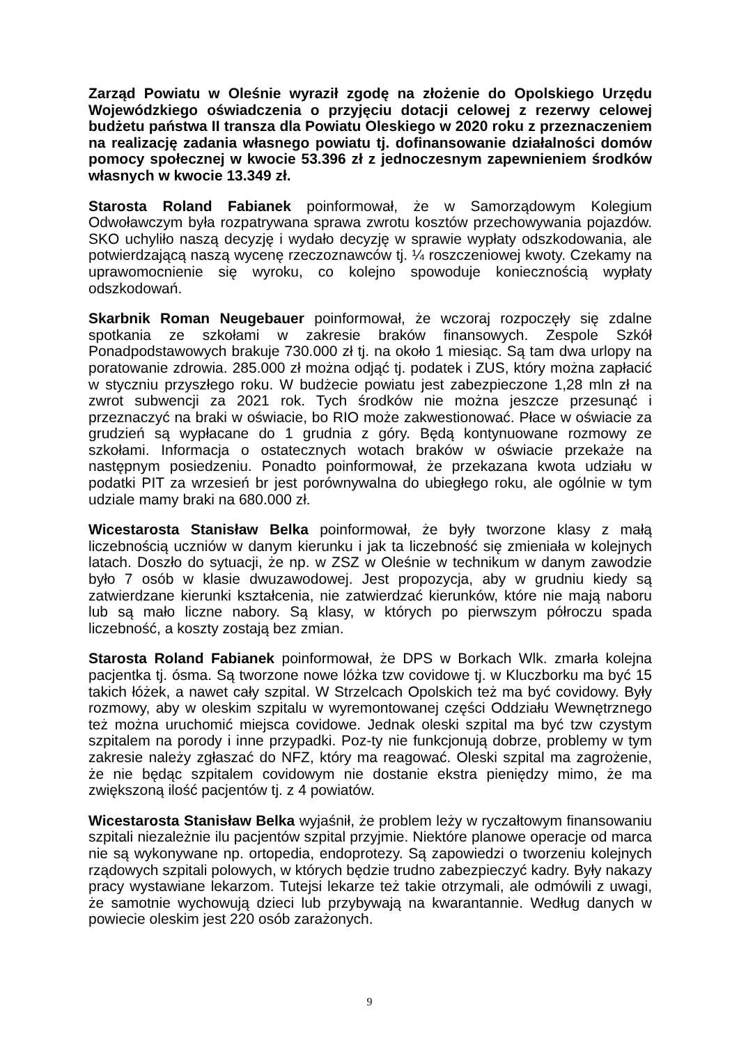Zarząd Powiatu w Oleśnie wyraził zgodę na złożenie do Opolskiego Urzędu Wojewódzkiego oświadczenia o przyjęciu dotacji celowej z rezerwy celowej budżetu państwa II transza dla Powiatu Oleskiego w 2020 roku z przeznaczeniem na realizację zadania własnego powiatu tj. dofinansowanie działalności domów pomocy społecznej w kwocie 53.396 zł z jednoczesnym zapewnieniem środków własnych w kwocie 13.349 zł.
Starosta Roland Fabianek poinformował, że w Samorządowym Kolegium Odwoławczym była rozpatrywana sprawa zwrotu kosztów przechowywania pojazdów. SKO uchyliło naszą decyzję i wydało decyzję w sprawie wypłaty odszkodowania, ale potwierdzającą naszą wycenę rzeczoznawców tj. ¼ roszczeniowej kwoty. Czekamy na uprawomocnienie się wyroku, co kolejno spowoduje koniecznością wypłaty odszkodowań.
Skarbnik Roman Neugebauer poinformował, że wczoraj rozpoczęły się zdalne spotkania ze szkołami w zakresie braków finansowych. Zespole Szkół Ponadpodstawowych brakuje 730.000 zł tj. na około 1 miesiąc. Są tam dwa urlopy na poratowanie zdrowia. 285.000 zł można odjąć tj. podatek i ZUS, który można zapłacić w styczniu przyszłego roku. W budżecie powiatu jest zabezpieczone 1,28 mln zł na zwrot subwencji za 2021 rok. Tych środków nie można jeszcze przesunąć i przeznaczyć na braki w oświacie, bo RIO może zakwestionować. Płace w oświacie za grudzień są wypłacane do 1 grudnia z góry. Będą kontynuowane rozmowy ze szkołami. Informacja o ostatecznych wotach braków w oświacie przekaże na następnym posiedzeniu. Ponadto poinformował, że przekazana kwota udziału w podatki PIT za wrzesień br jest porównywalna do ubiegłego roku, ale ogólnie w tym udziale mamy braki na 680.000 zł.
Wicestarosta Stanisław Belka poinformował, że były tworzone klasy z małą liczebnością uczniów w danym kierunku i jak ta liczebność się zmieniała w kolejnych latach. Doszło do sytuacji, że np. w ZSZ w Oleśnie w technikum w danym zawodzie było 7 osób w klasie dwuzawodowej. Jest propozycja, aby w grudniu kiedy są zatwierdzane kierunki kształcenia, nie zatwierdzać kierunków, które nie mają naboru lub są mało liczne nabory. Są klasy, w których po pierwszym półroczu spada liczebność, a koszty zostają bez zmian.
Starosta Roland Fabianek poinformował, że DPS w Borkach Wlk. zmarła kolejna pacjentka tj. ósma. Są tworzone nowe lóżka tzw covidowe tj. w Kluczborku ma być 15 takich łóżek, a nawet cały szpital. W Strzelcach Opolskich też ma być covidowy. Były rozmowy, aby w oleskim szpitalu w wyremontowanej części Oddziału Wewnętrznego też można uruchomić miejsca covidowe. Jednak oleski szpital ma być tzw czystym szpitalem na porody i inne przypadki. Poz-ty nie funkcjonują dobrze, problemy w tym zakresie należy zgłaszać do NFZ, który ma reagować. Oleski szpital ma zagrożenie, że nie będąc szpitalem covidowym nie dostanie ekstra pieniędzy mimo, że ma zwiększoną ilość pacjentów tj. z 4 powiatów.
Wicestarosta Stanisław Belka wyjaśnił, że problem leży w ryczałtowym finansowaniu szpitali niezależnie ilu pacjentów szpital przyjmie. Niektóre planowe operacje od marca nie są wykonywane np. ortopedia, endoprotezy. Są zapowiedzi o tworzeniu kolejnych rządowych szpitali polowych, w których będzie trudno zabezpieczyć kadry. Były nakazy pracy wystawiane lekarzom. Tutejsi lekarze też takie otrzymali, ale odmówili z uwagi, że samotnie wychowują dzieci lub przybywają na kwarantannie. Według danych w powiecie oleskim jest 220 osób zarażonych.
9